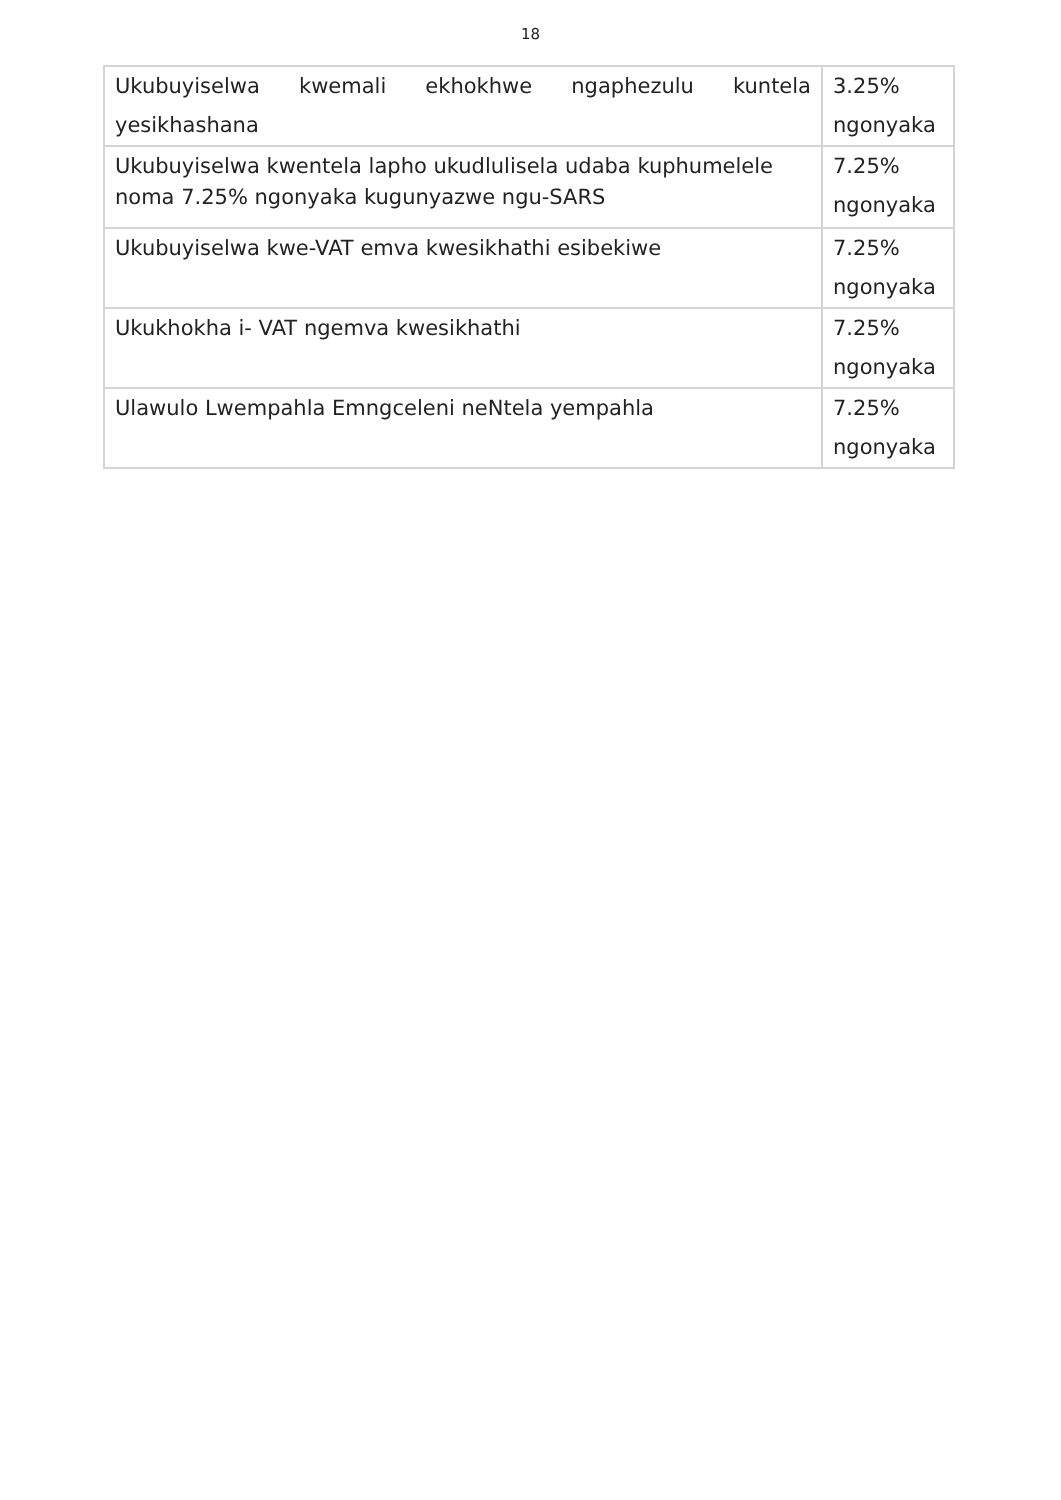18
| Ukubuyiselwa kwemali ekhokhwe ngaphezulu kuntela yesikhashana | 3.25% ngonyaka |
| Ukubuyiselwa kwentela lapho ukudlulisela udaba kuphumelele noma 7.25% ngonyaka kugunyazwe ngu-SARS | 7.25% ngonyaka |
| Ukubuyiselwa kwe-VAT emva kwesikhathi esibekiwe | 7.25% ngonyaka |
| Ukukhokha i- VAT ngemva kwesikhathi | 7.25% ngonyaka |
| Ulawulo Lwempahla Emngceleni neNtela yempahla | 7.25% ngonyaka |